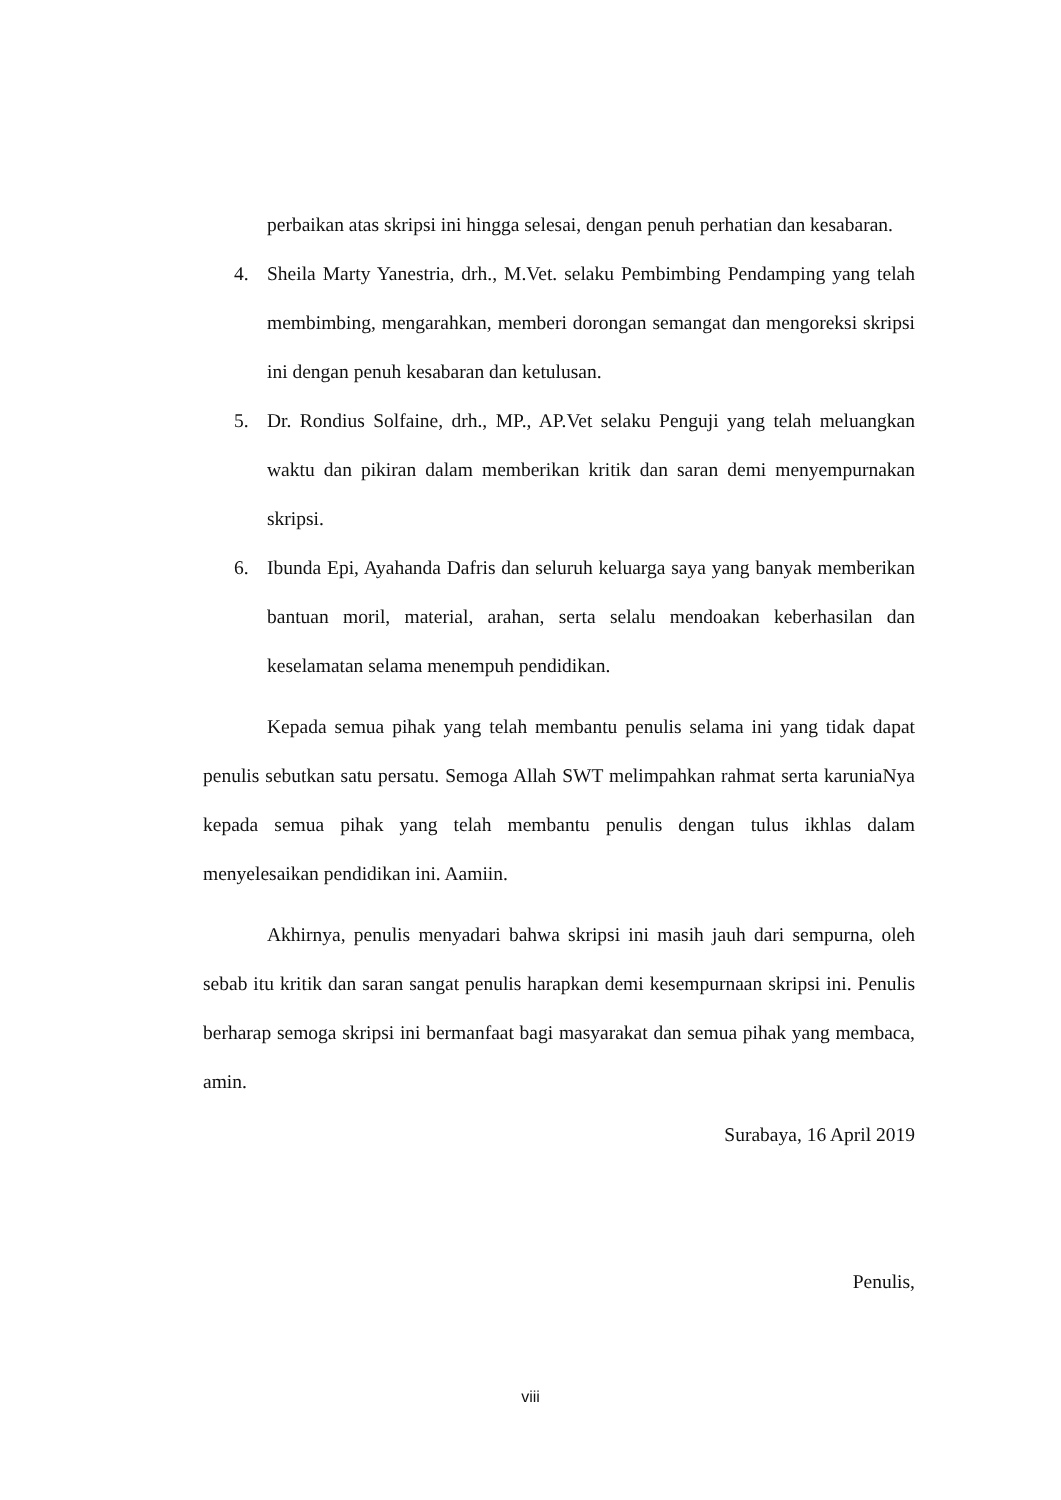perbaikan atas skripsi ini hingga selesai, dengan penuh perhatian dan kesabaran.
4. Sheila Marty Yanestria, drh., M.Vet. selaku Pembimbing Pendamping yang telah membimbing, mengarahkan, memberi dorongan semangat dan mengoreksi skripsi ini dengan penuh kesabaran dan ketulusan.
5. Dr. Rondius Solfaine, drh., MP., AP.Vet selaku Penguji yang telah meluangkan waktu dan pikiran dalam memberikan kritik dan saran demi menyempurnakan skripsi.
6. Ibunda Epi, Ayahanda Dafris dan seluruh keluarga saya yang banyak memberikan bantuan moril, material, arahan, serta selalu mendoakan keberhasilan dan keselamatan selama menempuh pendidikan.
Kepada semua pihak yang telah membantu penulis selama ini yang tidak dapat penulis sebutkan satu persatu. Semoga Allah SWT melimpahkan rahmat serta karuniaNya kepada semua pihak yang telah membantu penulis dengan tulus ikhlas dalam menyelesaikan pendidikan ini. Aamiin.
Akhirnya, penulis menyadari bahwa skripsi ini masih jauh dari sempurna, oleh sebab itu kritik dan saran sangat penulis harapkan demi kesempurnaan skripsi ini. Penulis berharap semoga skripsi ini bermanfaat bagi masyarakat dan semua pihak yang membaca, amin.
Surabaya, 16 April 2019
Penulis,
viii